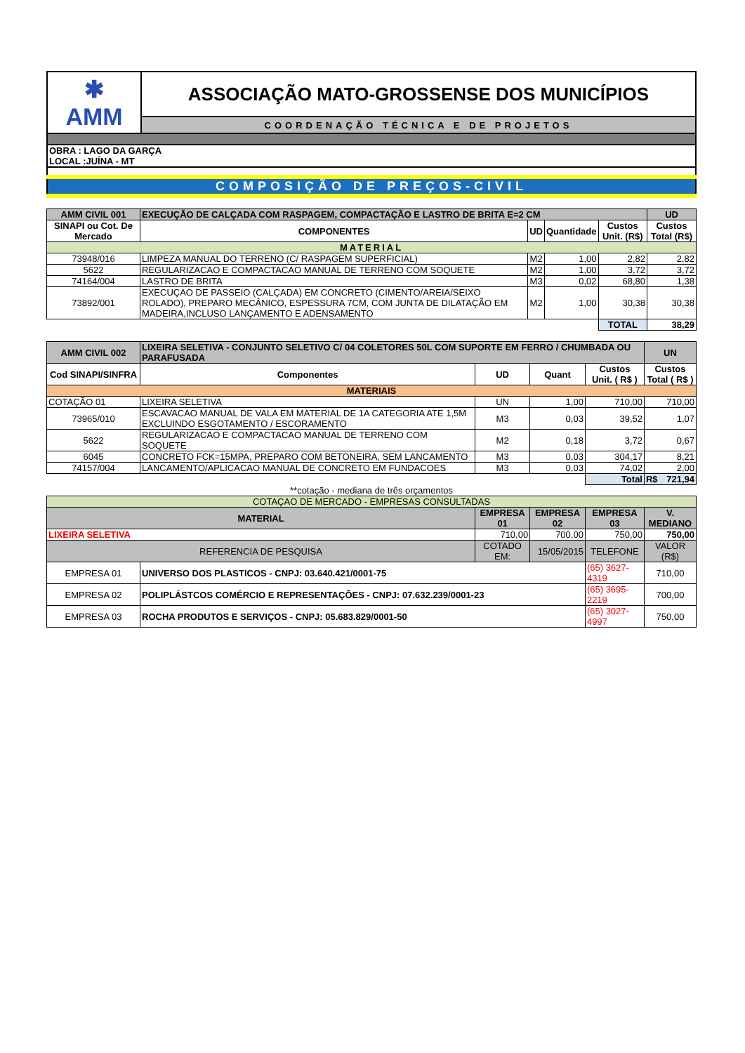| ✱ AMM | ASSOCIAÇÃO MATO-GROSSENSE DOS MUNICÍPIOS |
| | COORDENAÇÃO TÉCNICA E DE PROJETOS |
| OBRA : LAGO DA GARÇA LOCAL :JUÍNA - MT | |
| COMPOSIÇÃO DE PREÇOS-CIVIL | |
| AMM CIVIL 001 | EXECUÇÃO DE CALÇADA COM RASPAGEM, COMPACTAÇÃO E LASTRO DE BRITA E=2 CM | | | | UD |
| SINAPI ou Cot. De Mercado | COMPONENTES | UD | Quantidade | Custos Unit. (R$) | Custos Total (R$) |
| MATERIAL | | | | | |
| 73948/016 | LIMPEZA MANUAL DO TERRENO (C/ RASPAGEM SUPERFICIAL) | M2 | 1,00 | 2,82 | 2,82 |
| 5622 | REGULARIZACAO E COMPACTACAO MANUAL DE TERRENO COM SOQUETE | M2 | 1,00 | 3,72 | 3,72 |
| 74164/004 | LASTRO DE BRITA | M3 | 0,02 | 68,80 | 1,38 |
| 73892/001 | EXECUÇAO DE PASSEIO (CALÇADA) EM CONCRETO (CIMENTO/AREIA/SEIXO ROLADO), PREPARO MECÂNICO, ESPESSURA 7CM, COM JUNTA DE DILATAÇÃO EM MADEIRA,INCLUSO LANÇAMENTO E ADENSAMENTO | M2 | 1,00 | 30,38 | 30,38 |
| | | | | TOTAL | 38,29 |
| AMM CIVIL 002 | LIXEIRA SELETIVA - CONJUNTO SELETIVO C/ 04 COLETORES 50L COM SUPORTE EM FERRO / CHUMBADA OU PARAFUSADA | | | | UN |
| Cod SINAPI/SINFRA | Componentes | UD | Quant | Custos Unit. ( R$ ) | Custos Total ( R$ ) |
| MATERIAIS | | | | | |
| COTAÇÃO 01 | LIXEIRA SELETIVA | UN | 1,00 | 710,00 | 710,00 |
| 73965/010 | ESCAVACAO MANUAL DE VALA EM MATERIAL DE 1A CATEGORIA ATE 1,5M EXCLUINDO ESGOTAMENTO / ESCORAMENTO | M3 | 0,03 | 39,52 | 1,07 |
| 5622 | REGULARIZACAO E COMPACTACAO MANUAL DE TERRENO COM SOQUETE | M2 | 0,18 | 3,72 | 0,67 |
| 6045 | CONCRETO FCK=15MPA, PREPARO COM BETONEIRA, SEM LANCAMENTO | M3 | 0,03 | 304,17 | 8,21 |
| 74157/004 | LANCAMENTO/APLICACAO MANUAL DE CONCRETO EM FUNDACOES | M3 | 0,03 | 74,02 | 2,00 |
| | | | | Total | R$ 721,94 |
| **cotação - mediana de três orçamentos | | | | | |
| COTAÇAO DE MERCADO - EMPRESAS CONSULTADAS | | | | | |
| MATERIAL | | EMPRESA 01 | EMPRESA 02 | EMPRESA 03 | V. MEDIANO |
| LIXEIRA SELETIVA | | 710,00 | 700,00 | 750,00 | 750,00 |
| REFERENCIA DE PESQUISA | | COTADO EM: | 15/05/2015 | TELEFONE | VALOR (R$) |
| EMPRESA 01 | UNIVERSO DOS PLASTICOS - CNPJ: 03.640.421/0001-75 | | | (65) 3627-4319 | 710,00 |
| EMPRESA 02 | POLIPLÁSTCOS COMÉRCIO E REPRESENTAÇÕES - CNPJ: 07.632.239/0001-23 | | | (65) 3695-2219 | 700,00 |
| EMPRESA 03 | ROCHA PRODUTOS E SERVIÇOS - CNPJ: 05.683.829/0001-50 | | | (65) 3027-4997 | 750,00 |